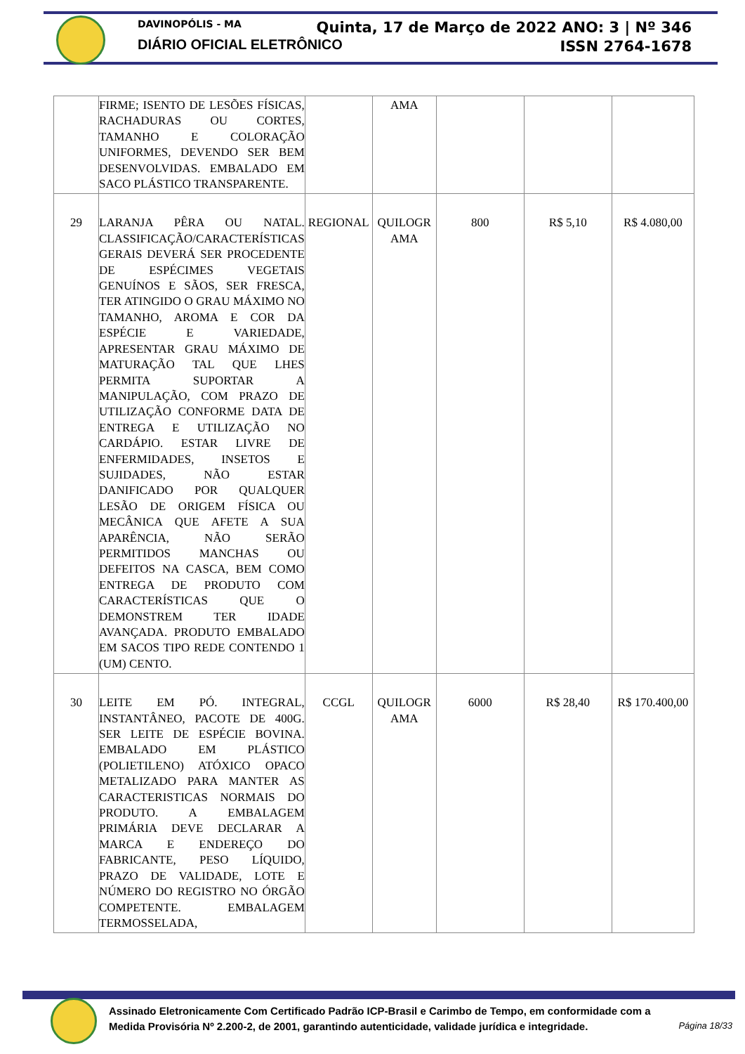DAVINOPÓLIS - MA
DIÁRIO OFICIAL ELETRÔNICO
Quinta, 17 de Março de 2022 ANO: 3 | Nº 346
ISSN 2764-1678
| | FIRME; ISENTO DE LESÕES FÍSICAS, RACHADURAS OU CORTES, TAMANHO E COLORAÇÃO UNIFORMES, DEVENDO SER BEM DESENVOLVIDAS. EMBALADO EM SACO PLÁSTICO TRANSPARENTE. | | AMA | | | |
| 29 | LARANJA PÊRA OU NATAL. CLASSIFICAÇÃO/CARACTERÍSTICAS GERAIS DEVERÁ SER PROCEDENTE DE ESPÉCIMES VEGETAIS GENUÍNOS E SÃOS, SER FRESCA, TER ATINGIDO O GRAU MÁXIMO NO TAMANHO, AROMA E COR DA ESPÉCIE E VARIEDADE, APRESENTAR GRAU MÁXIMO DE MATURAÇÃO TAL QUE LHES PERMITA SUPORTAR A MANIPULAÇÃO, COM PRAZO DE UTILIZAÇÃO CONFORME DATA DE ENTREGA E UTILIZAÇÃO NO CARDÁPIO. ESTAR LIVRE DE ENFERMIDADES, INSETOS E SUJIDADES, NÃO ESTAR DANIFICADO POR QUALQUER LESÃO DE ORIGEM FÍSICA OU MECÂNICA QUE AFETE A SUA APARÊNCIA, NÃO SERÃO PERMITIDOS MANCHAS OU DEFEITOS NA CASCA, BEM COMO ENTREGA DE PRODUTO COM CARACTERÍSTICAS QUE O DEMONSTREM TER IDADE AVANÇADA. PRODUTO EMBALADO EM SACOS TIPO REDE CONTENDO 1 (UM) CENTO. | REGIONAL | QUILOGR AMA | 800 | R$ 5,10 | R$ 4.080,00 |
| 30 | LEITE EM PÓ. INTEGRAL, INSTANTÂNEO, PACOTE DE 400G. SER LEITE DE ESPÉCIE BOVINA. EMBALADO EM PLÁSTICO (POLIETILENO) ATÓXICO OPACO METALIZADO PARA MANTER AS CARACTERISTICAS NORMAIS DO PRODUTO. A EMBALAGEM PRIMÁRIA DEVE DECLARAR A MARCA E ENDEREÇO DO FABRICANTE, PESO LÍQUIDO, PRAZO DE VALIDADE, LOTE E NÚMERO DO REGISTRO NO ÓRGÃO COMPETENTE. EMBALAGEM TERMOSSELADA, | CCGL | QUILOGR AMA | 6000 | R$ 28,40 | R$ 170.400,00 |
Assinado Eletronicamente Com Certificado Padrão ICP-Brasil e Carimbo de Tempo, em conformidade com a
Medida Provisória Nº 2.200-2, de 2001, garantindo autenticidade, validade jurídica e integridade.
Página 18/33